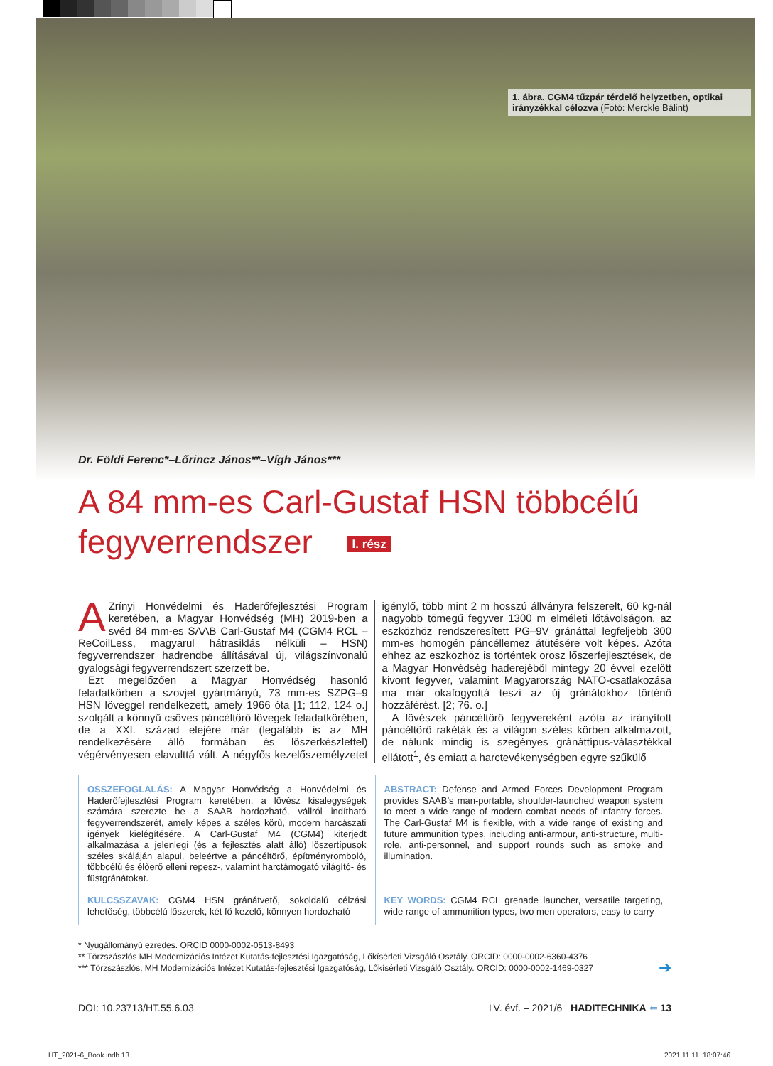1. ábra. CGM4 tűzpár térdelő helyzetben, optikai irányzékkal célozva (Fotó: Merckle Bálint)
Dr. Földi Ferenc*–Lőrincz János**–Vígh János***
A 84 mm-es Carl-Gustaf HSN többcélú
fegyverrendszer I. rész
AZrínyi Honvédelmi és Haderőfejlesztési Program keretében, a Magyar Honvédség (MH) 2019-ben a svéd 84 mm-es SAAB Carl-Gustaf M4 (CGM4 RCL – ReCoilLess, magyarul hátrasiklás nélküli – HSN) fegyverrendszer hadrendbe állításával új, világszínvonalú gyalogsági fegyverrendszert szerzett be.
Ezt megelőzően a Magyar Honvédség hasonló feladatkörben a szovjet gyártmányú, 73 mm-es SZPG–9 HSN löveggel rendelkezett, amely 1966 óta [1; 112, 124 o.] szolgált a könnyű csöves páncéltörő lövegek feladatkörében, de a XXI. század elejére már (legalább is az MH rendelkezésére álló formában és lőszerkészlettel) végérvényesen elavulttá vált. A négyfős kezelőszemélyzetet igénylő, több mint 2 m hosszú állványra felszerelt, 60 kg-nál nagyobb tömegű fegyver 1300 m elméleti lőtávolságon, az eszközhöz rendszeresített PG–9V gránáttal legfeljebb 300 mm-es homogén páncéllemez átütésére volt képes. Azóta ehhez az eszközhöz is történtek orosz lőszerfejlesztések, de a Magyar Honvédség haderejéből mintegy 20 évvel ezelőtt kivont fegyver, valamint Magyarország NATO-csatlakozása ma már okafogyottá teszi az új gránátokhoz történő hozzáférést. [2; 76. o.]
A lövészek páncéltörő fegyvereként azóta az irányított páncéltörő rakéták és a világon széles körben alkalmazott, de nálunk mindig is szegényes gránáttípus-választékkal ellátott<sup>1</sup>, és emiatt a harctevékenységben egyre szűkülő
ÖSSZEFOGLALÁS: A Magyar Honvédség a Honvédelmi és Haderőfejlesztési Program keretében, a lövész kisalegységek számára szerezte be a SAAB hordozható, vállról indítható fegyverrendszerét, amely képes a széles körű, modern harcászati igények kielégítésére. A Carl-Gustaf M4 (CGM4) kiterjedt alkalmazása a jelenlegi (és a fejlesztés alatt álló) lőszertípusok széles skáláján alapul, beleértve a páncéltörő, építményromboló, többcélú és élőerő elleni repesz-, valamint harctámogató világító- és füstgránátokat.
KULCSSZAVAK: CGM4 HSN gránátvető, sokoldalú célzási lehetőség, többcélú lőszerek, két fő kezelő, könnyen hordozható
ABSTRACT: Defense and Armed Forces Development Program provides SAAB’s man-portable, shoulder-launched weapon system to meet a wide range of modern combat needs of infantry forces. The Carl-Gustaf M4 is flexible, with a wide range of existing and future ammunition types, including anti-armour, anti-structure, multi-role, anti-personnel, and support rounds such as smoke and illumination.
KEY WORDS: CGM4 RCL grenade launcher, versatile targeting, wide range of ammunition types, two men operators, easy to carry
* Nyugállományú ezredes. ORCID 0000-0002-0513-8493
** Törzszászlós MH Modernizációs Intézet Kutatás-fejlesztési Igazgatóság, Lőkísérleti Vizsgáló Osztály. ORCID: 0000-0002-6360-4376
*** Törzszászlós, MH Modernizációs Intézet Kutatás-fejlesztési Igazgatóság, Lőkísérleti Vizsgáló Osztály. ORCID: 0000-0002-1469-0327 ➔
DOI: 10.23713/HT.55.6.03 LV. évf. – 2021/6 HADITECHNIKA ⇐ 13
HT_2021-6_Book.indb 13 2021.11.11. 18:07:46